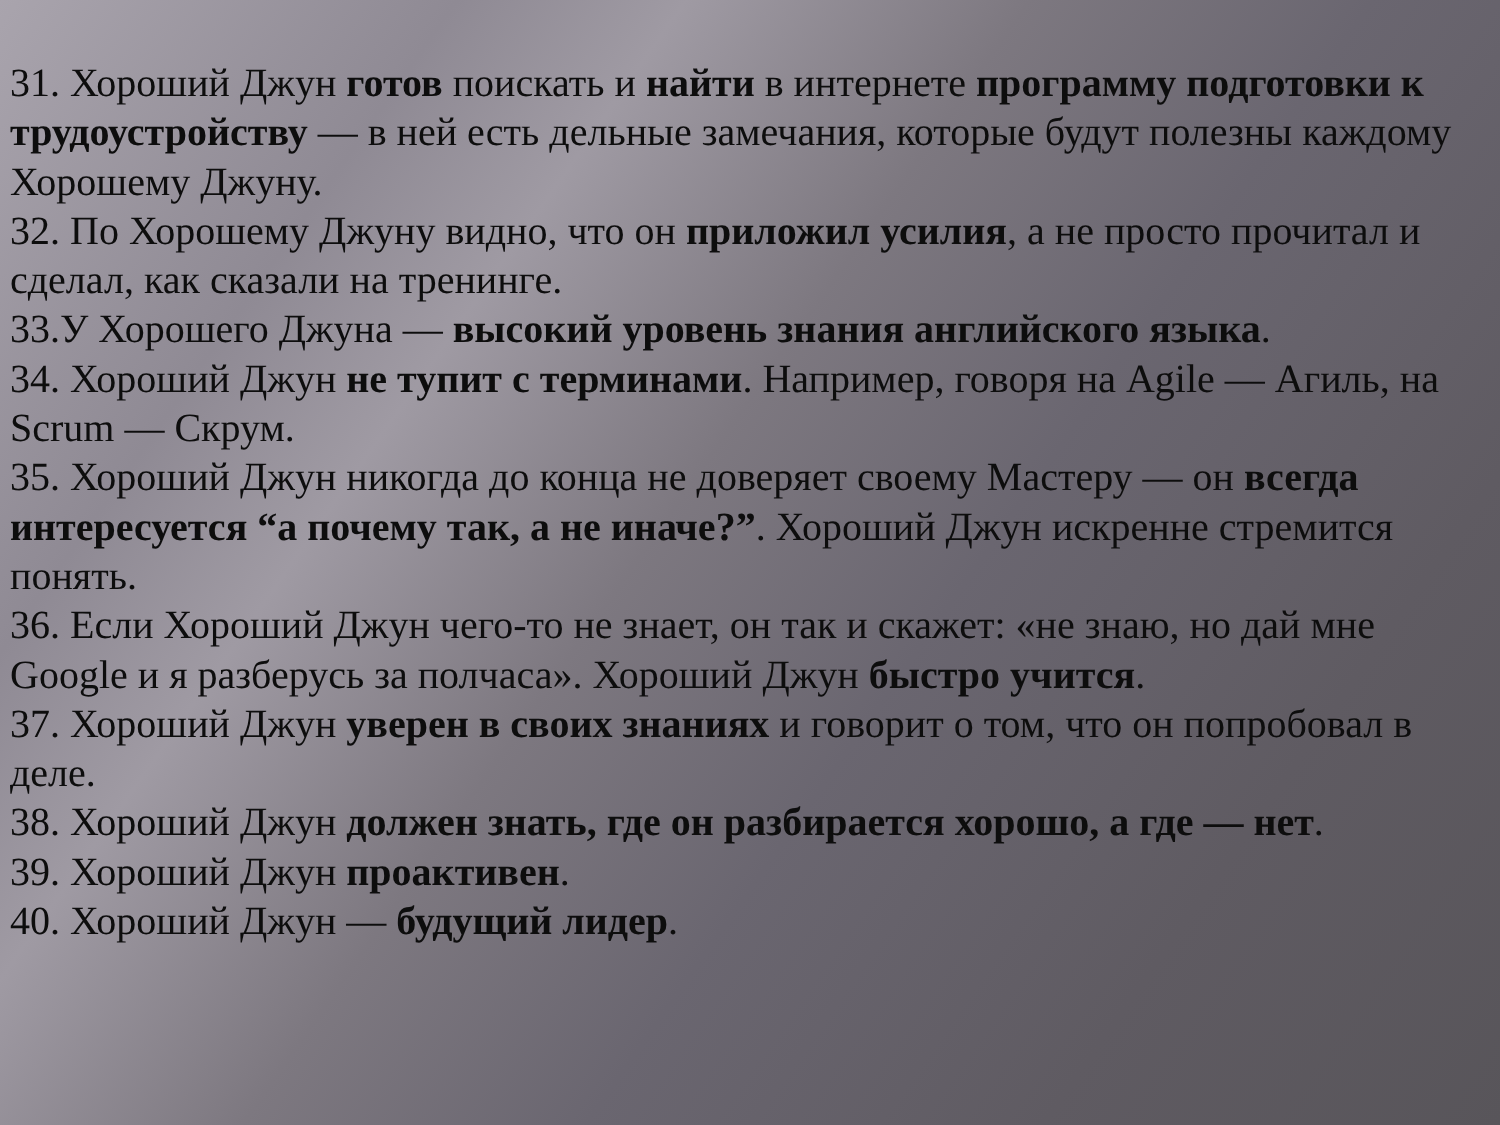31. Хороший Джун готов поискать и найти в интернете программу подготовки к трудоустройству — в ней есть дельные замечания, которые будут полезны каждому Хорошему Джуну.
32. По Хорошему Джуну видно, что он приложил усилия, а не просто прочитал и сделал, как сказали на тренинге.
33.У Хорошего Джуна — высокий уровень знания английского языка.
34. Хороший Джун не тупит с терминами. Например, говоря на Agile — Агиль, на Scrum — Скрум.
35. Хороший Джун никогда до конца не доверяет своему Мастеру — он всегда интересуется “а почему так, а не иначе?”. Хороший Джун искренне стремится понять.
36. Если Хороший Джун чего-то не знает, он так и скажет: «не знаю, но дай мне Google и я разберусь за полчаса». Хороший Джун быстро учится.
37. Хороший Джун уверен в своих знаниях и говорит о том, что он попробовал в деле.
38. Хороший Джун должен знать, где он разбирается хорошо, а где — нет.
39. Хороший Джун проактивен.
40. Хороший Джун — будущий лидер.